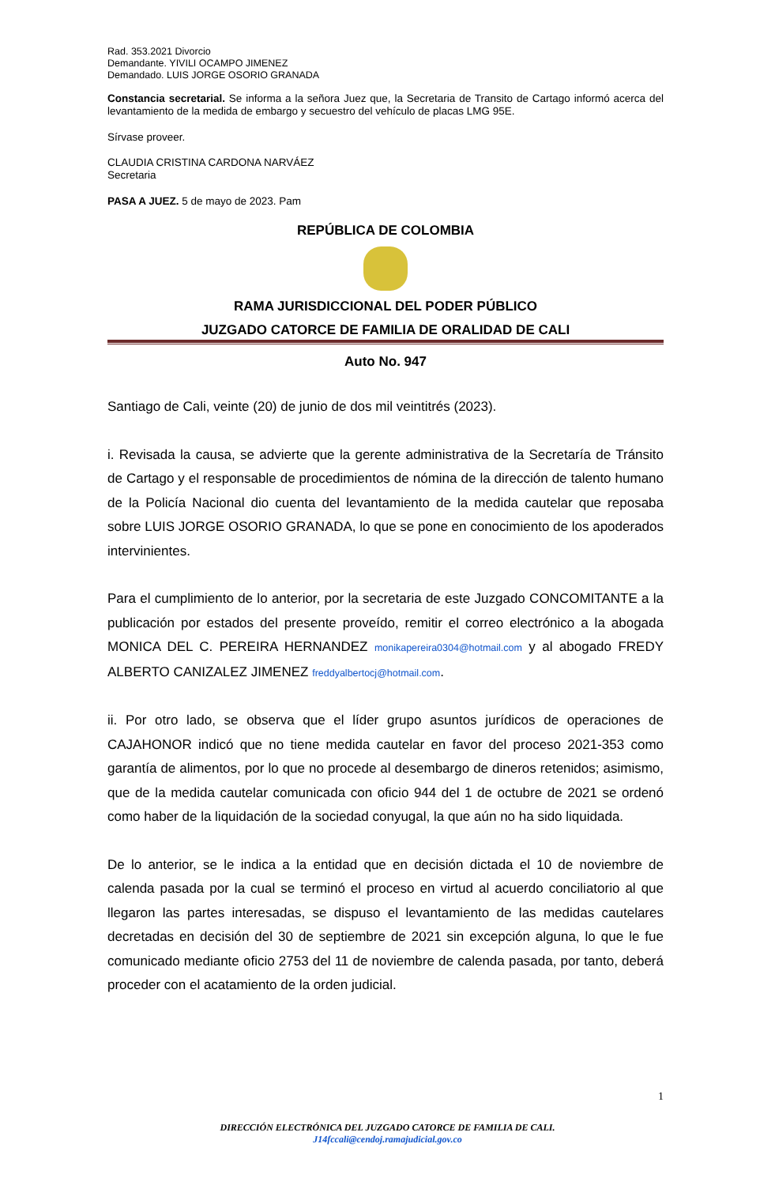Rad. 353.2021 Divorcio
Demandante. YIVILI OCAMPO JIMENEZ
Demandado. LUIS JORGE OSORIO GRANADA
Constancia secretarial. Se informa a la señora Juez que, la Secretaria de Transito de Cartago informó acerca del levantamiento de la medida de embargo y secuestro del vehículo de placas LMG 95E.
Sírvase proveer.
CLAUDIA CRISTINA CARDONA NARVÁEZ
Secretaria
PASA A JUEZ. 5 de mayo de 2023. Pam
REPÚBLICA DE COLOMBIA
RAMA JURISDICCIONAL DEL PODER PÚBLICO
JUZGADO CATORCE DE FAMILIA DE ORALIDAD DE CALI
Auto No. 947
Santiago de Cali, veinte (20) de junio de dos mil veintitrés (2023).
i. Revisada la causa, se advierte que la gerente administrativa de la Secretaría de Tránsito de Cartago y el responsable de procedimientos de nómina de la dirección de talento humano de la Policía Nacional dio cuenta del levantamiento de la medida cautelar que reposaba sobre LUIS JORGE OSORIO GRANADA, lo que se pone en conocimiento de los apoderados intervinientes.
Para el cumplimiento de lo anterior, por la secretaria de este Juzgado CONCOMITANTE a la publicación por estados del presente proveído, remitir el correo electrónico a la abogada MONICA DEL C. PEREIRA HERNANDEZ monikapereira0304@hotmail.com y al abogado FREDY ALBERTO CANIZALEZ JIMENEZ freddyalbertocj@hotmail.com.
ii. Por otro lado, se observa que el líder grupo asuntos jurídicos de operaciones de CAJAHONOR indicó que no tiene medida cautelar en favor del proceso 2021-353 como garantía de alimentos, por lo que no procede al desembargo de dineros retenidos; asimismo, que de la medida cautelar comunicada con oficio 944 del 1 de octubre de 2021 se ordenó como haber de la liquidación de la sociedad conyugal, la que aún no ha sido liquidada.
De lo anterior, se le indica a la entidad que en decisión dictada el 10 de noviembre de calenda pasada por la cual se terminó el proceso en virtud al acuerdo conciliatorio al que llegaron las partes interesadas, se dispuso el levantamiento de las medidas cautelares decretadas en decisión del 30 de septiembre de 2021 sin excepción alguna, lo que le fue comunicado mediante oficio 2753 del 11 de noviembre de calenda pasada, por tanto, deberá proceder con el acatamiento de la orden judicial.
1
DIRECCIÓN ELECTRÓNICA DEL JUZGADO CATORCE DE FAMILIA DE CALI.
J14fccali@cendoj.ramajudicial.gov.co